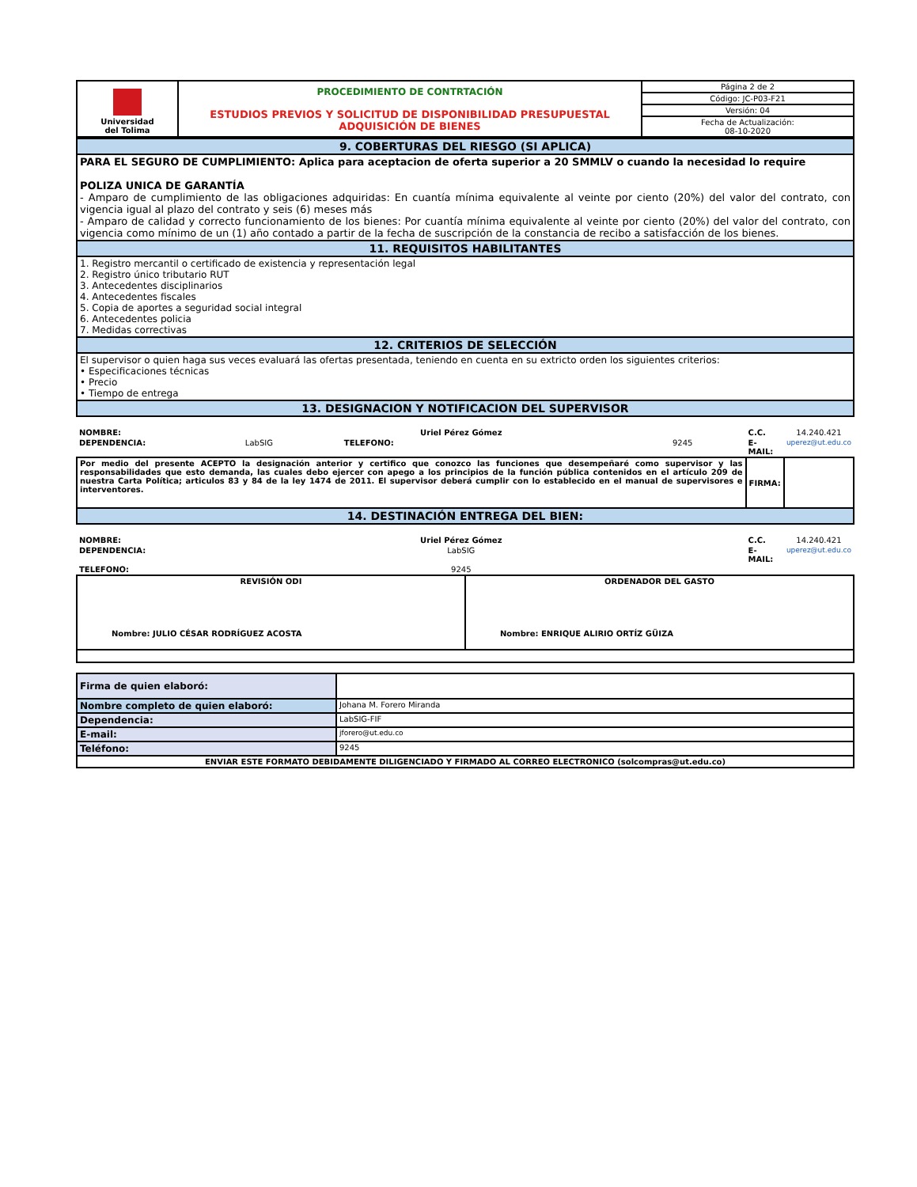| Universidad del Tolima | PROCEDIMIENTO DE CONTRTACIÓN ESTUDIOS PREVIOS Y SOLICITUD DE DISPONIBILIDAD PRESUPUESTAL ADQUISICIÓN DE BIENES | Página 2 de 2 |
| | | Código: JC-P03-F21 |
| | | Versión: 04 |
| | | Fecha de Actualización: 08-10-2020 |
| 9. COBERTURAS DEL RIESGO (SI APLICA) |
| PARA EL SEGURO DE CUMPLIMIENTO: Aplica para aceptacion de oferta superior a 20 SMMLV o cuando la necesidad lo require POLIZA UNICA DE GARANTÍA - Amparo de cumplimiento de las obligaciones adquiridas: En cuantía mínima equivalente al veinte por ciento (20%) del valor del contrato, con vigencia igual al plazo del contrato y seis (6) meses más - Amparo de calidad y correcto funcionamiento de los bienes: Por cuantía mínima equivalente al veinte por ciento (20%) del valor del contrato, con vigencia como mínimo de un (1) año contado a partir de la fecha de suscripción de la constancia de recibo a satisfacción de los bienes. |
| 11. REQUISITOS HABILITANTES |
| 1. Registro mercantil o certificado de existencia y representación legal 2. Registro único tributario RUT 3. Antecedentes disciplinarios 4. Antecedentes fiscales 5. Copia de aportes a seguridad social integral 6. Antecedentes policia 7. Medidas correctivas |
| 12. CRITERIOS DE SELECCIÓN |
| El supervisor o quien haga sus veces evaluará las ofertas presentada, teniendo en cuenta en su extricto orden los siguientes criterios: • Especificaciones técnicas • Precio • Tiempo de entrega |
| 13. DESIGNACION Y NOTIFICACION DEL SUPERVISOR |
| NOMBRE: | Uriel Pérez Gómez | | | C.C. | 14.240.421 |
| DEPENDENCIA: | LabSIG | TELEFONO: | 9245 | E-MAIL: | uperez@ut.edu.co |
| Por medio del presente ACEPTO la designación anterior y certifico que conozco las funciones que desempeñaré como supervisor y las responsabilidades que esto demanda, las cuales debo ejercer con apego a los principios de la función pública contenidos en el artículo 209 de nuestra Carta Política; articulos 83 y 84 de la ley 1474 de 2011. El supervisor deberá cumplir con lo establecido en el manual de supervisores e interventores. | | | | FIRMA: | |
| 14. DESTINACIÓN ENTREGA DEL BIEN: | | | | | |
| NOMBRE: | Uriel Pérez Gómez | | | C.C. | 14.240.421 |
| DEPENDENCIA: | LabSIG | | | E-MAIL: | uperez@ut.edu.co |
| TELEFONO: | 9245 | | | | |
| REVISIÓN ODI Nombre: JULIO CÉSAR RODRÍGUEZ ACOSTA | ORDENADOR DEL GASTO Nombre: ENRIQUE ALIRIO ORTÍZ GÜIZA |
| Firma de quien elaboró: | |
| Nombre completo de quien elaboró: | Johana M. Forero Miranda |
| Dependencia: | LabSIG-FIF |
| E-mail: | jforero@ut.edu.co |
| Teléfono: | 9245 |
| ENVIAR ESTE FORMATO DEBIDAMENTE DILIGENCIADO Y FIRMADO AL CORREO ELECTRONICO (solcompras@ut.edu.co) | |